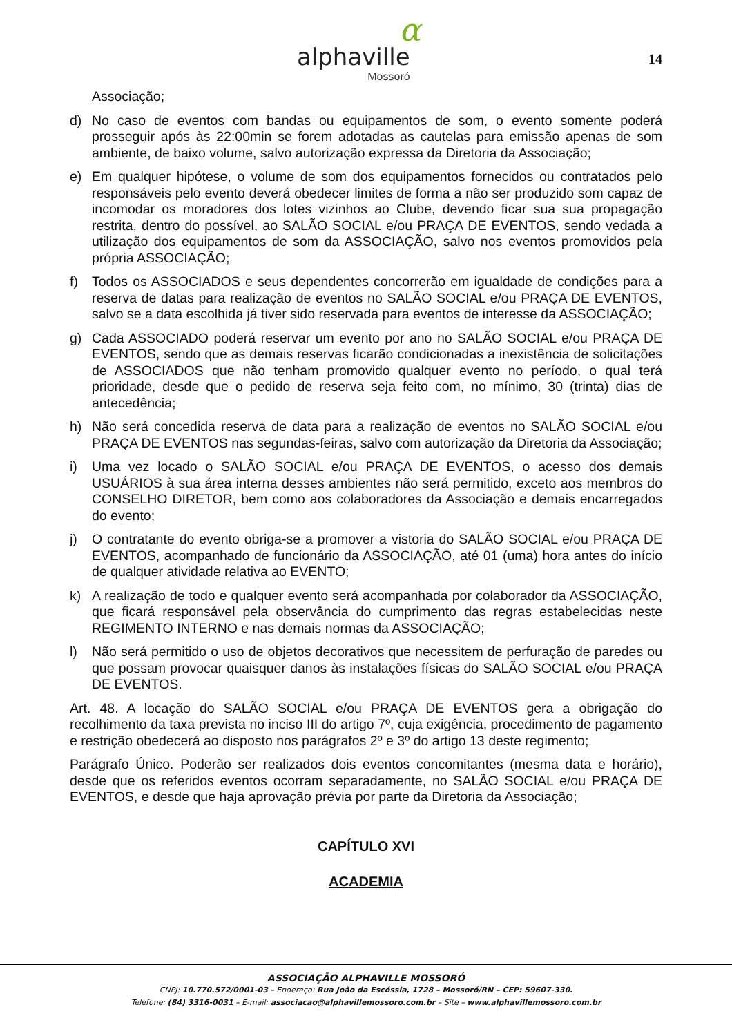α
alphaville
Mossoró
14
Associação;
d) No caso de eventos com bandas ou equipamentos de som, o evento somente poderá prosseguir após às 22:00min se forem adotadas as cautelas para emissão apenas de som ambiente, de baixo volume, salvo autorização expressa da Diretoria da Associação;
e) Em qualquer hipótese, o volume de som dos equipamentos fornecidos ou contratados pelo responsáveis pelo evento deverá obedecer limites de forma a não ser produzido som capaz de incomodar os moradores dos lotes vizinhos ao Clube, devendo ficar sua sua propagação restrita, dentro do possível, ao SALÃO SOCIAL e/ou PRAÇA DE EVENTOS, sendo vedada a utilização dos equipamentos de som da ASSOCIAÇÃO, salvo nos eventos promovidos pela própria ASSOCIAÇÃO;
f) Todos os ASSOCIADOS e seus dependentes concorrerão em igualdade de condições para a reserva de datas para realização de eventos no SALÃO SOCIAL e/ou PRAÇA DE EVENTOS, salvo se a data escolhida já tiver sido reservada para eventos de interesse da ASSOCIAÇÃO;
g) Cada ASSOCIADO poderá reservar um evento por ano no SALÃO SOCIAL e/ou PRAÇA DE EVENTOS, sendo que as demais reservas ficarão condicionadas a inexistência de solicitações de ASSOCIADOS que não tenham promovido qualquer evento no período, o qual terá prioridade, desde que o pedido de reserva seja feito com, no mínimo, 30 (trinta) dias de antecedência;
h) Não será concedida reserva de data para a realização de eventos no SALÃO SOCIAL e/ou PRAÇA DE EVENTOS nas segundas-feiras, salvo com autorização da Diretoria da Associação;
i) Uma vez locado o SALÃO SOCIAL e/ou PRAÇA DE EVENTOS, o acesso dos demais USUÁRIOS à sua área interna desses ambientes não será permitido, exceto aos membros do CONSELHO DIRETOR, bem como aos colaboradores da Associação e demais encarregados do evento;
j) O contratante do evento obriga-se a promover a vistoria do SALÃO SOCIAL e/ou PRAÇA DE EVENTOS, acompanhado de funcionário da ASSOCIAÇÃO, até 01 (uma) hora antes do início de qualquer atividade relativa ao EVENTO;
k) A realização de todo e qualquer evento será acompanhada por colaborador da ASSOCIAÇÃO, que ficará responsável pela observância do cumprimento das regras estabelecidas neste REGIMENTO INTERNO e nas demais normas da ASSOCIAÇÃO;
l) Não será permitido o uso de objetos decorativos que necessitem de perfuração de paredes ou que possam provocar quaisquer danos às instalações físicas do SALÃO SOCIAL e/ou PRAÇA DE EVENTOS.
Art. 48. A locação do SALÃO SOCIAL e/ou PRAÇA DE EVENTOS gera a obrigação do recolhimento da taxa prevista no inciso III do artigo 7º, cuja exigência, procedimento de pagamento e restrição obedecerá ao disposto nos parágrafos 2º e 3º do artigo 13 deste regimento;
Parágrafo Único. Poderão ser realizados dois eventos concomitantes (mesma data e horário), desde que os referidos eventos ocorram separadamente, no SALÃO SOCIAL e/ou PRAÇA DE EVENTOS, e desde que haja aprovação prévia por parte da Diretoria da Associação;
CAPÍTULO XVI
ACADEMIA
ASSOCIAÇÃO ALPHAVILLE MOSSORÓ
CNPJ: 10.770.572/0001-03 – Endereço: Rua João da Escóssia, 1728 – Mossoró/RN – CEP: 59607-330.
Telefone: (84) 3316-0031 – E-mail: associacao@alphavillemossoro.com.br – Site – www.alphavillemossoro.com.br